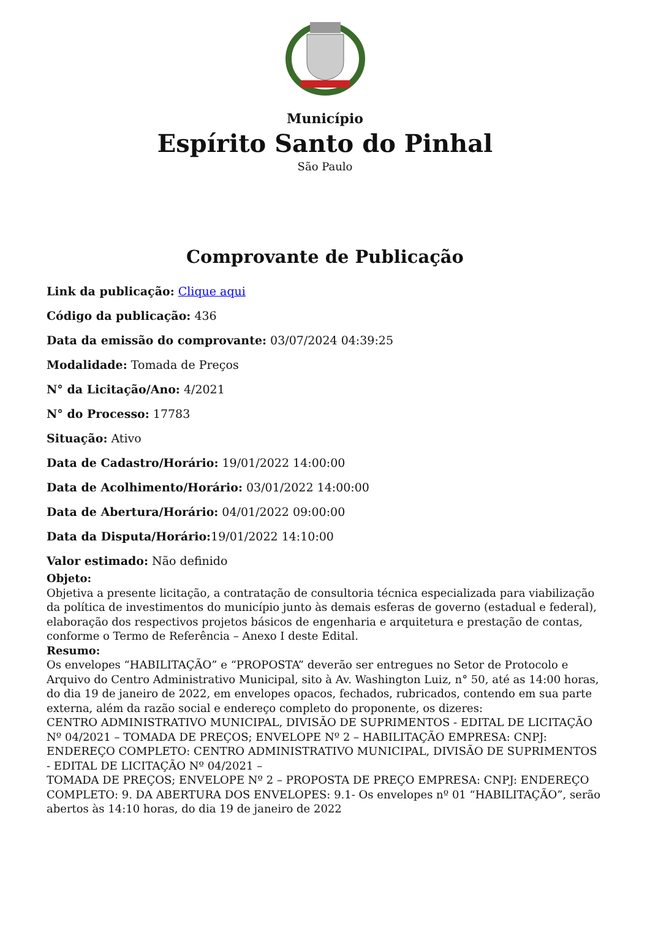Município
Espírito Santo do Pinhal
São Paulo
Comprovante de Publicação
Link da publicação: Clique aqui
Código da publicação: 436
Data da emissão do comprovante: 03/07/2024 04:39:25
Modalidade: Tomada de Preços
N° da Licitação/Ano: 4/2021
N° do Processo: 17783
Situação: Ativo
Data de Cadastro/Horário: 19/01/2022 14:00:00
Data de Acolhimento/Horário: 03/01/2022 14:00:00
Data de Abertura/Horário: 04/01/2022 09:00:00
Data da Disputa/Horário: 19/01/2022 14:10:00
Valor estimado: Não definido
Objeto:
Objetiva a presente licitação, a contratação de consultoria técnica especializada para viabilização da política de investimentos do município junto às demais esferas de governo (estadual e federal), elaboração dos respectivos projetos básicos de engenharia e arquitetura e prestação de contas, conforme o Termo de Referência – Anexo I deste Edital.
Resumo:
Os envelopes “HABILITAÇÃO” e “PROPOSTA” deverão ser entregues no Setor de Protocolo e Arquivo do Centro Administrativo Municipal, sito à Av. Washington Luiz, n° 50, até as 14:00 horas, do dia 19 de janeiro de 2022, em envelopes opacos, fechados, rubricados, contendo em sua parte externa, além da razão social e endereço completo do proponente, os dizeres:
CENTRO ADMINISTRATIVO MUNICIPAL, DIVISÃO DE SUPRIMENTOS - EDITAL DE LICITAÇÃO Nº 04/2021 – TOMADA DE PREÇOS; ENVELOPE Nº 2 – HABILITAÇÃO EMPRESA: CNPJ: ENDEREÇO COMPLETO: CENTRO ADMINISTRATIVO MUNICIPAL, DIVISÃO DE SUPRIMENTOS - EDITAL DE LICITAÇÃO Nº 04/2021 –
TOMADA DE PREÇOS; ENVELOPE Nº 2 – PROPOSTA DE PREÇO EMPRESA: CNPJ: ENDEREÇO COMPLETO: 9. DA ABERTURA DOS ENVELOPES: 9.1- Os envelopes nº 01 “HABILITAÇÃO”, serão abertos às 14:10 horas, do dia 19 de janeiro de 2022